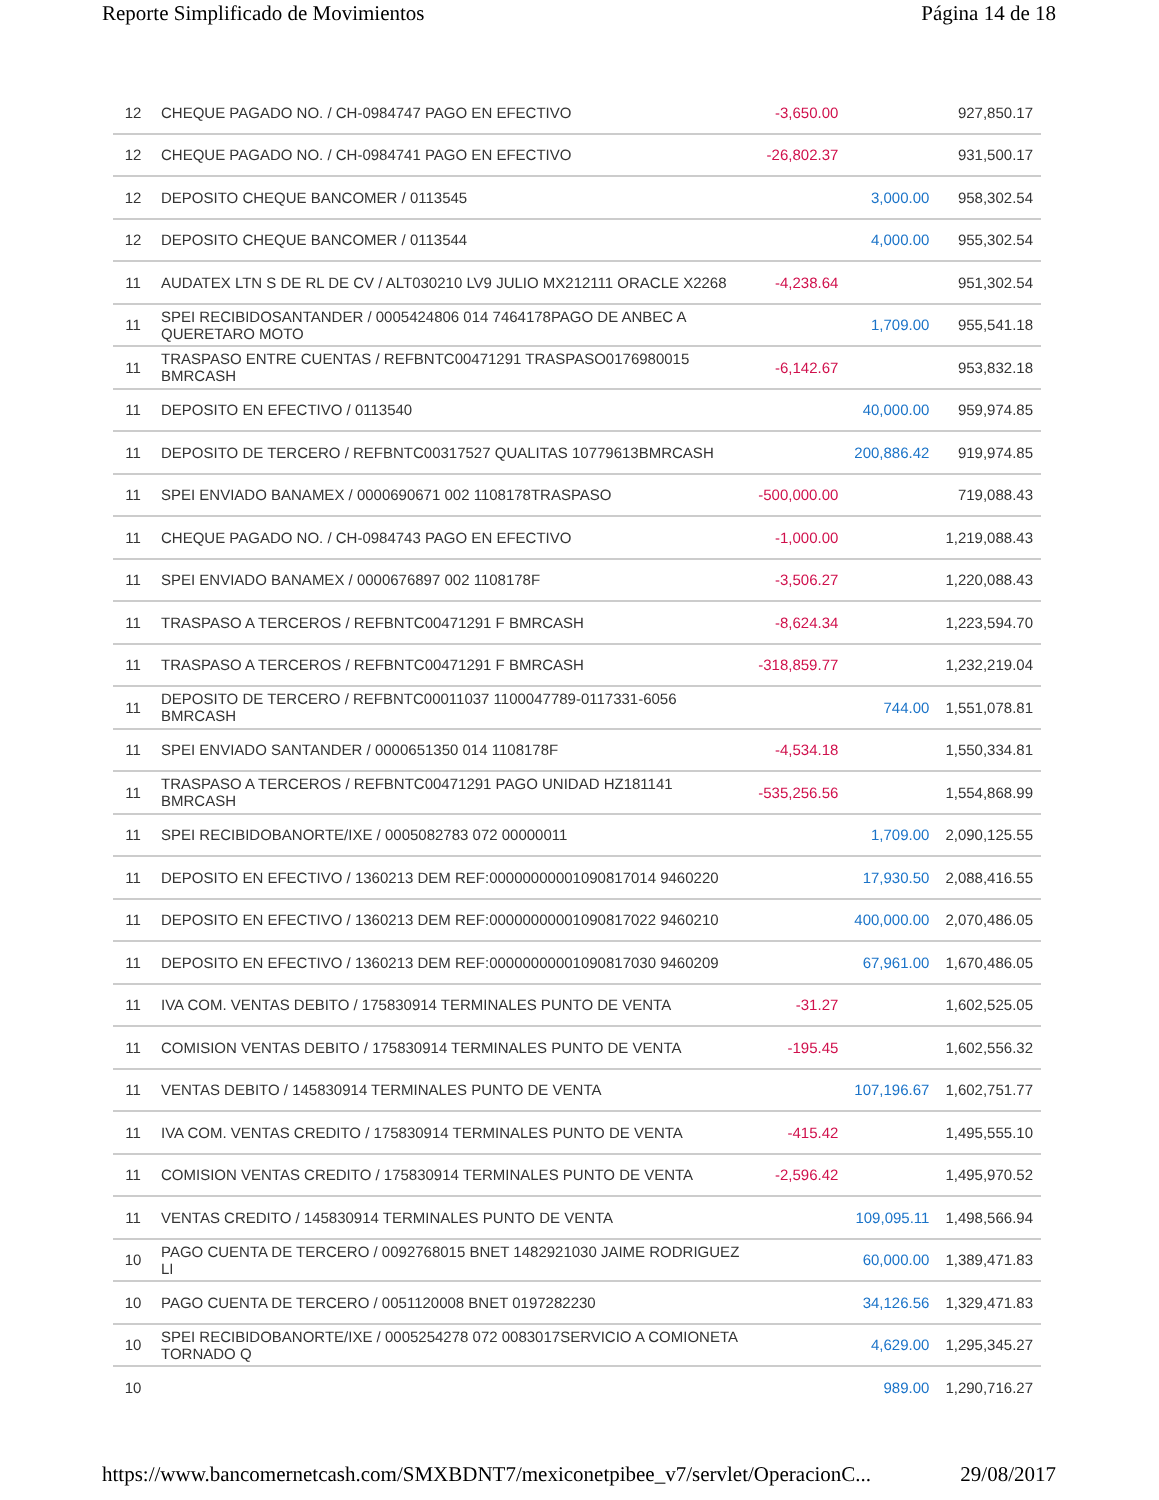Reporte Simplificado de Movimientos Página 14 de 18
| 12 | CHEQUE PAGADO NO. / CH-0984747 PAGO EN EFECTIVO | -3,650.00 | | 927,850.17 |
| 12 | CHEQUE PAGADO NO. / CH-0984741 PAGO EN EFECTIVO | -26,802.37 | | 931,500.17 |
| 12 | DEPOSITO CHEQUE BANCOMER / 0113545 | | 3,000.00 | 958,302.54 |
| 12 | DEPOSITO CHEQUE BANCOMER / 0113544 | | 4,000.00 | 955,302.54 |
| 11 | AUDATEX LTN S DE RL DE CV / ALT030210 LV9 JULIO MX212111 ORACLE X2268 | -4,238.64 | | 951,302.54 |
| 11 | SPEI RECIBIDOSANTANDER / 0005424806 014 7464178PAGO DE ANBEC A QUERETARO MOTO | | 1,709.00 | 955,541.18 |
| 11 | TRASPASO ENTRE CUENTAS / REFBNTC00471291 TRASPASO0176980015 BMRCASH | -6,142.67 | | 953,832.18 |
| 11 | DEPOSITO EN EFECTIVO / 0113540 | | 40,000.00 | 959,974.85 |
| 11 | DEPOSITO DE TERCERO / REFBNTC00317527 QUALITAS 10779613BMRCASH | | 200,886.42 | 919,974.85 |
| 11 | SPEI ENVIADO BANAMEX / 0000690671 002 1108178TRASPASO | -500,000.00 | | 719,088.43 |
| 11 | CHEQUE PAGADO NO. / CH-0984743 PAGO EN EFECTIVO | -1,000.00 | | 1,219,088.43 |
| 11 | SPEI ENVIADO BANAMEX / 0000676897 002 1108178F | -3,506.27 | | 1,220,088.43 |
| 11 | TRASPASO A TERCEROS / REFBNTC00471291 F BMRCASH | -8,624.34 | | 1,223,594.70 |
| 11 | TRASPASO A TERCEROS / REFBNTC00471291 F BMRCASH | -318,859.77 | | 1,232,219.04 |
| 11 | DEPOSITO DE TERCERO / REFBNTC00011037 1100047789-0117331-6056 BMRCASH | | 744.00 | 1,551,078.81 |
| 11 | SPEI ENVIADO SANTANDER / 0000651350 014 1108178F | -4,534.18 | | 1,550,334.81 |
| 11 | TRASPASO A TERCEROS / REFBNTC00471291 PAGO UNIDAD HZ181141 BMRCASH | -535,256.56 | | 1,554,868.99 |
| 11 | SPEI RECIBIDOBANORTE/IXE / 0005082783 072 00000011 | | 1,709.00 | 2,090,125.55 |
| 11 | DEPOSITO EN EFECTIVO / 1360213 DEM REF:00000000001090817014 9460220 | | 17,930.50 | 2,088,416.55 |
| 11 | DEPOSITO EN EFECTIVO / 1360213 DEM REF:00000000001090817022 9460210 | | 400,000.00 | 2,070,486.05 |
| 11 | DEPOSITO EN EFECTIVO / 1360213 DEM REF:00000000001090817030 9460209 | | 67,961.00 | 1,670,486.05 |
| 11 | IVA COM. VENTAS DEBITO / 175830914 TERMINALES PUNTO DE VENTA | -31.27 | | 1,602,525.05 |
| 11 | COMISION VENTAS DEBITO / 175830914 TERMINALES PUNTO DE VENTA | -195.45 | | 1,602,556.32 |
| 11 | VENTAS DEBITO / 145830914 TERMINALES PUNTO DE VENTA | | 107,196.67 | 1,602,751.77 |
| 11 | IVA COM. VENTAS CREDITO / 175830914 TERMINALES PUNTO DE VENTA | -415.42 | | 1,495,555.10 |
| 11 | COMISION VENTAS CREDITO / 175830914 TERMINALES PUNTO DE VENTA | -2,596.42 | | 1,495,970.52 |
| 11 | VENTAS CREDITO / 145830914 TERMINALES PUNTO DE VENTA | | 109,095.11 | 1,498,566.94 |
| 10 | PAGO CUENTA DE TERCERO / 0092768015 BNET 1482921030 JAIME RODRIGUEZ LI | | 60,000.00 | 1,389,471.83 |
| 10 | PAGO CUENTA DE TERCERO / 0051120008 BNET 0197282230 | | 34,126.56 | 1,329,471.83 |
| 10 | SPEI RECIBIDOBANORTE/IXE / 0005254278 072 0083017SERVICIO A COMIONETA TORNADO Q | | 4,629.00 | 1,295,345.27 |
| 10 | | | 989.00 | 1,290,716.27 |
https://www.bancomernetcash.com/SMXBDNT7/mexiconetpibee_v7/servlet/OperacionC... 29/08/2017